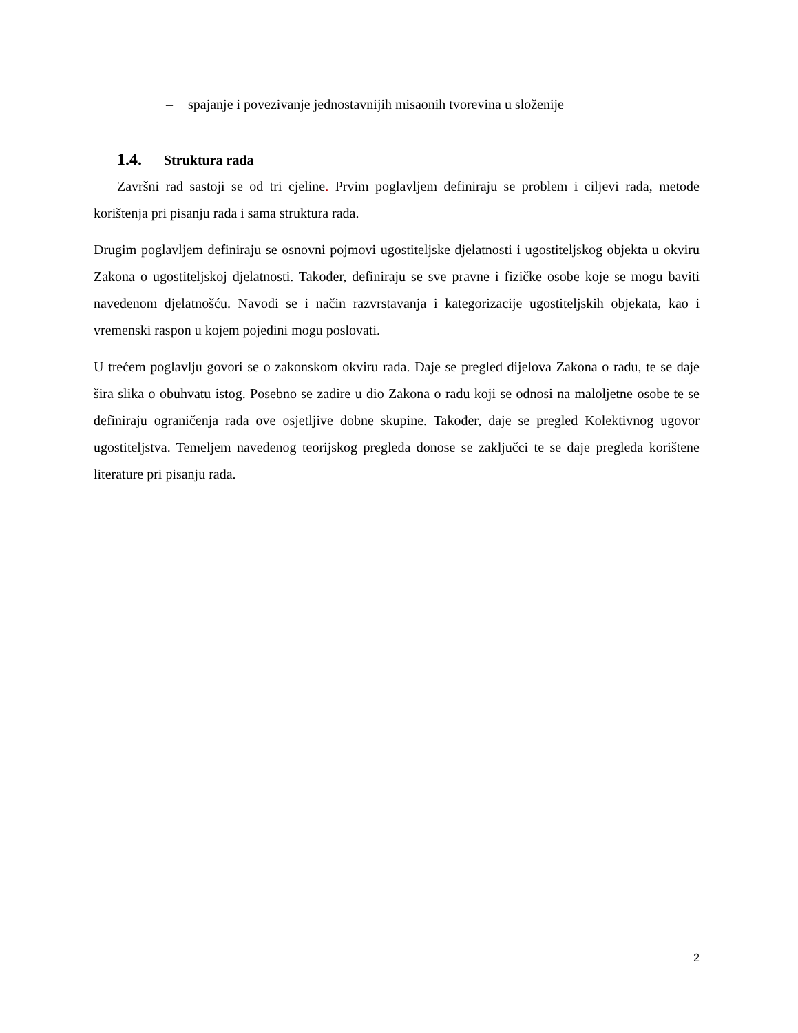– spajanje i povezivanje jednostavnijih misaonih tvorevina u složenije
1.4. Struktura rada
Završni rad sastoji se od tri cjeline. Prvim poglavljem definiraju se problem i ciljevi rada, metode korištenja pri pisanju rada i sama struktura rada.
Drugim poglavljem definiraju se osnovni pojmovi ugostiteljske djelatnosti i ugostiteljskog objekta u okviru Zakona o ugostiteljskoj djelatnosti. Također, definiraju se sve pravne i fizičke osobe koje se mogu baviti navedenom djelatnošću. Navodi se i način razvrstavanja i kategorizacije ugostiteljskih objekata, kao i vremenski raspon u kojem pojedini mogu poslovati.
U trećem poglavlju govori se o zakonskom okviru rada. Daje se pregled dijelova Zakona o radu, te se daje šira slika o obuhvatu istog. Posebno se zadire u dio Zakona o radu koji se odnosi na maloljetne osobe te se definiraju ograničenja rada ove osjetljive dobne skupine. Također, daje se pregled Kolektivnog ugovor ugostiteljstva. Temeljem navedenog teorijskog pregleda donose se zaključci te se daje pregleda korištene literature pri pisanju rada.
2